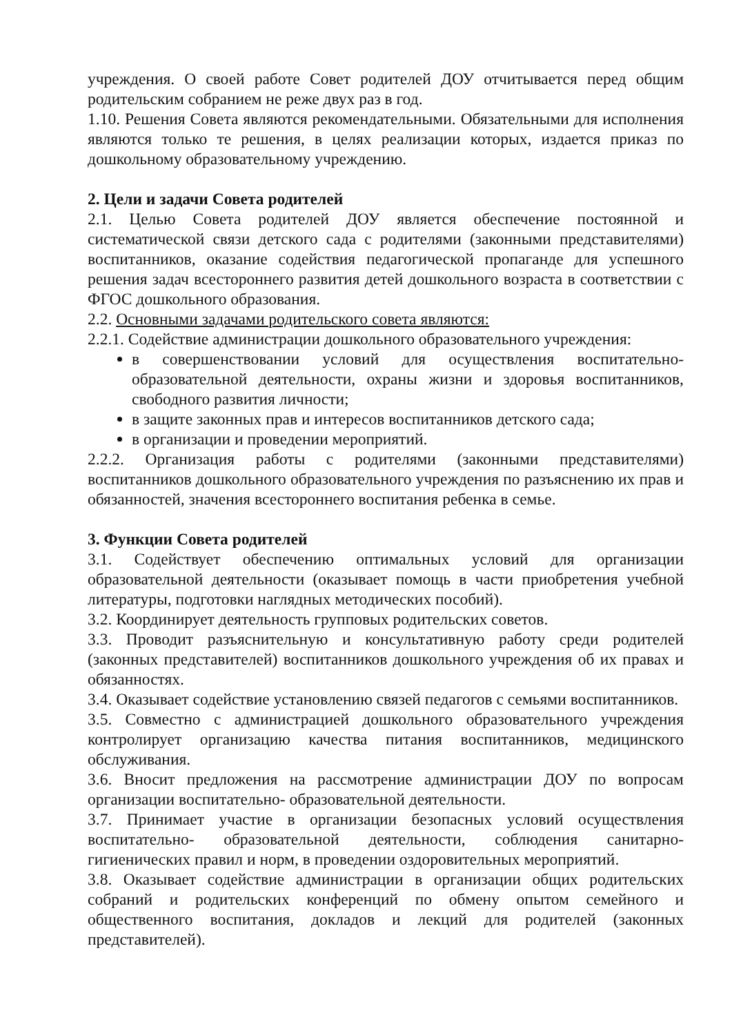учреждения. О своей работе Совет родителей ДОУ отчитывается перед общим родительским собранием не реже двух раз в год.
1.10. Решения Совета являются рекомендательными. Обязательными для исполнения являются только те решения, в целях реализации которых, издается приказ по дошкольному образовательному учреждению.
2. Цели и задачи Совета родителей
2.1. Целью Совета родителей ДОУ является обеспечение постоянной и систематической связи детского сада с родителями (законными представителями) воспитанников, оказание содействия педагогической пропаганде для успешного решения задач всестороннего развития детей дошкольного возраста в соответствии с ФГОС дошкольного образования.
2.2. Основными задачами родительского совета являются:
2.2.1. Содействие администрации дошкольного образовательного учреждения:
в совершенствовании условий для осуществления воспитательно-образовательной деятельности, охраны жизни и здоровья воспитанников, свободного развития личности;
в защите законных прав и интересов воспитанников детского сада;
в организации и проведении мероприятий.
2.2.2. Организация работы с родителями (законными представителями) воспитанников дошкольного образовательного учреждения по разъяснению их прав и обязанностей, значения всестороннего воспитания ребенка в семье.
3. Функции Совета родителей
3.1. Содействует обеспечению оптимальных условий для организации образовательной деятельности (оказывает помощь в части приобретения учебной литературы, подготовки наглядных методических пособий).
3.2. Координирует деятельность групповых родительских советов.
3.3. Проводит разъяснительную и консультативную работу среди родителей (законных представителей) воспитанников дошкольного учреждения об их правах и обязанностях.
3.4. Оказывает содействие установлению связей педагогов с семьями воспитанников.
3.5. Совместно с администрацией дошкольного образовательного учреждения контролирует организацию качества питания воспитанников, медицинского обслуживания.
3.6. Вносит предложения на рассмотрение администрации ДОУ по вопросам организации воспитательно- образовательной деятельности.
3.7. Принимает участие в организации безопасных условий осуществления воспитательно- образовательной деятельности, соблюдения санитарно-гигиенических правил и норм, в проведении оздоровительных мероприятий.
3.8. Оказывает содействие администрации в организации общих родительских собраний и родительских конференций по обмену опытом семейного и общественного воспитания, докладов и лекций для родителей (законных представителей).